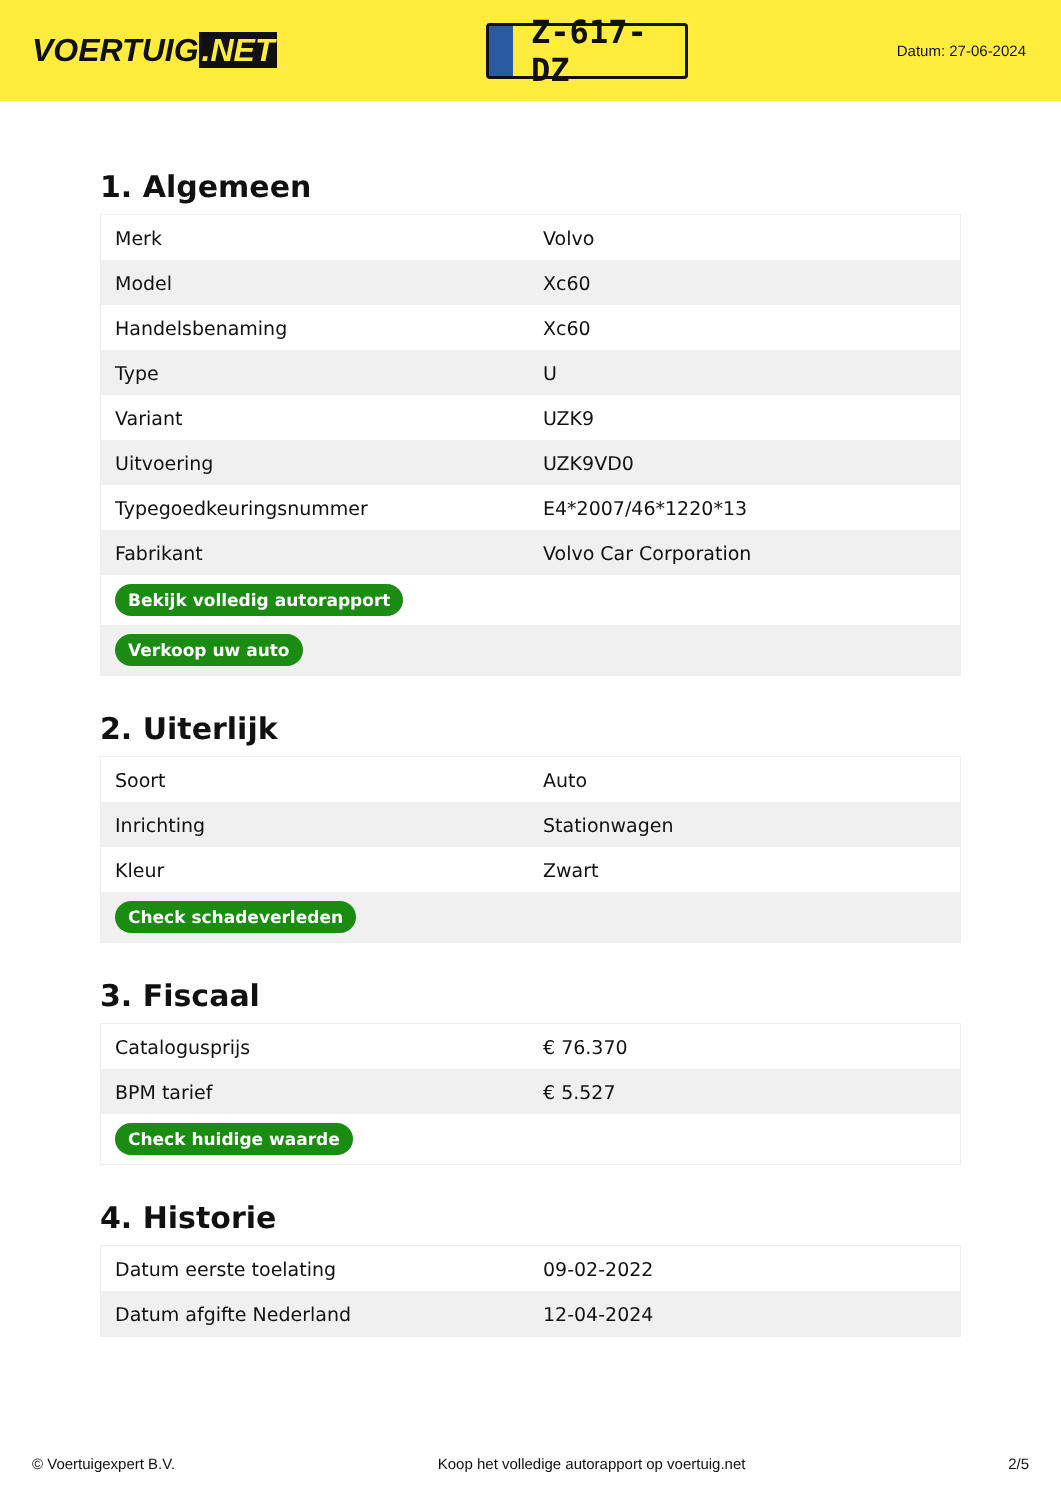VOERTUIG.NET
Z-617-DZ
Datum: 27-06-2024
1. Algemeen
| Merk | Volvo |
| Model | Xc60 |
| Handelsbenaming | Xc60 |
| Type | U |
| Variant | UZK9 |
| Uitvoering | UZK9VD0 |
| Typegoedkeuringsnummer | E4*2007/46*1220*13 |
| Fabrikant | Volvo Car Corporation |
| Bekijk volledig autorapport | |
| Verkoop uw auto | |
2. Uiterlijk
| Soort | Auto |
| Inrichting | Stationwagen |
| Kleur | Zwart |
| Check schadeverleden | |
3. Fiscaal
| Catalogusprijs | € 76.370 |
| BPM tarief | € 5.527 |
| Check huidige waarde | |
4. Historie
| Datum eerste toelating | 09-02-2022 |
| Datum afgifte Nederland | 12-04-2024 |
© Voertuigexpert B.V. Koop het volledige autorapport op voertuig.net 2/5